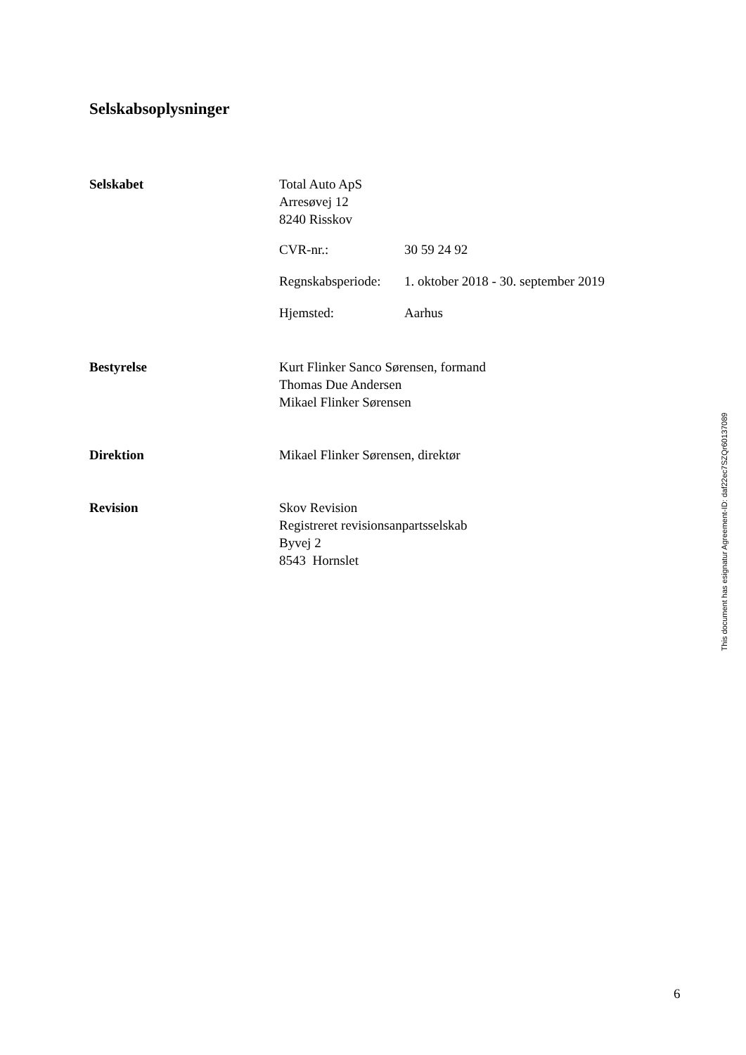Selskabsoplysninger
Selskabet Total Auto ApS
Arresøvej 12
8240 Risskov
CVR-nr.: 30 59 24 92
Regnskabsperiode:
1. oktober 2018 - 30. september 2019
Hjemsted: Aarhus
Bestyrelse Kurt Flinker Sanco Sørensen, formand
Thomas Due Andersen
Mikael Flinker Sørensen
Direktion Mikael Flinker Sørensen, direktør
Revision Skov Revision
Registreret revisionsanpartsselskab
Byvej 2
8543 Hornslet
This document has esignatur Agreement-ID: daf22ec7SZQr60137089
6